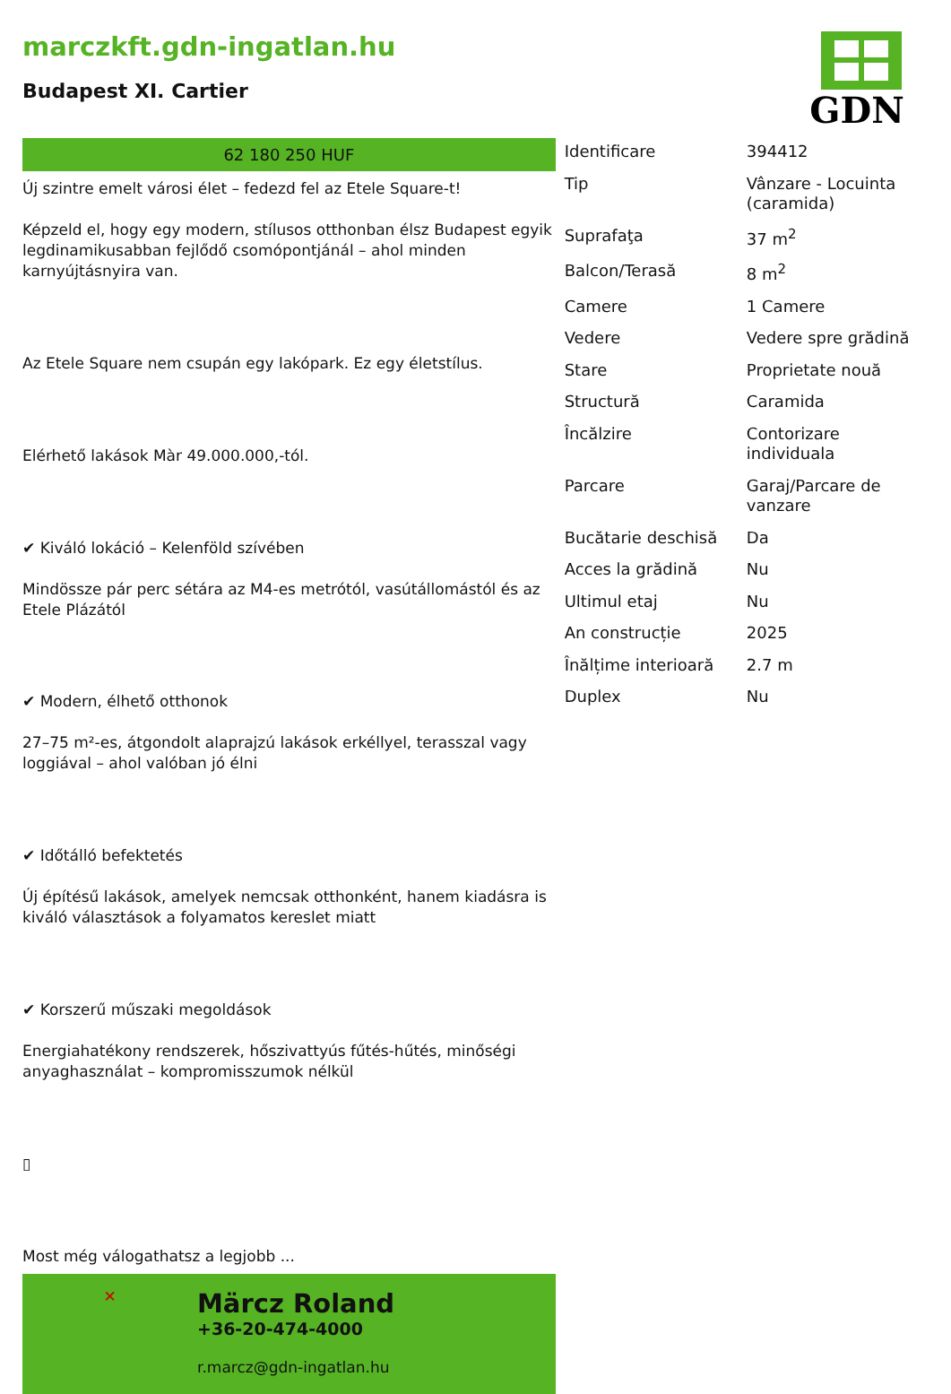marczkft.gdn-ingatlan.hu
Budapest XI. Cartier
GDN
62 180 250 HUF
Új szintre emelt városi élet – fedezd fel az Etele Square-t!
Képzeld el, hogy egy modern, stílusos otthonban élsz Budapest egyik legdinamikusabban fejlődő csomópontjánál – ahol minden karnyújtásnyira van.
Az Etele Square nem csupán egy lakópark. Ez egy életstílus.
Elérhető lakások Màr 49.000.000,-tól.
✔ Kiváló lokáció – Kelenföld szívében
Mindössze pár perc sétára az M4-es metrótól, vasútállomástól és az Etele Plázától
✔ Modern, élhető otthonok
27–75 m²-es, átgondolt alaprajzú lakások erkéllyel, terasszal vagy loggiával – ahol valóban jó élni
✔ Időtálló befektetés
Új építésű lakások, amelyek nemcsak otthonként, hanem kiadásra is kiváló választások a folyamatos kereslet miatt
✔ Korszerű műszaki megoldások
Energiahatékony rendszerek, hőszivattyús fűtés-hűtés, minőségi anyaghasználat – kompromisszumok nélkül
▯
Most még válogathatsz a legjobb ...
✕
Märcz Roland
+36-20-474-4000
r.marcz@gdn-ingatlan.hu
| Identificare | 394412 |
| Tip | Vânzare - Locuinta (caramida) |
| Suprafaţa | 37 m<sup>2</sup> |
| Balcon/Terasă | 8 m<sup>2</sup> |
| Camere | 1 Camere |
| Vedere | Vedere spre grădină |
| Stare | Proprietate nouă |
| Structură | Caramida |
| Încălzire | Contorizare individuala |
| Parcare | Garaj/Parcare de vanzare |
| Bucătarie deschisă | Da |
| Acces la grădină | Nu |
| Ultimul etaj | Nu |
| An construcție | 2025 |
| Înălțime interioară | 2.7 m |
| Duplex | Nu |